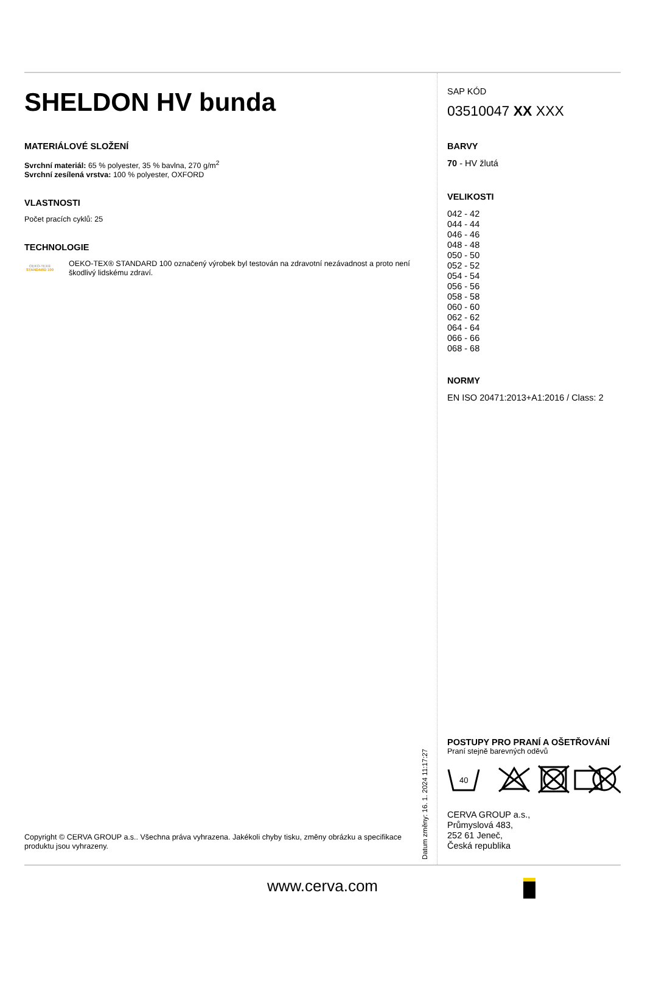SHELDON HV bunda
MATERIÁLOVÉ SLOŽENÍ
Svrchní materiál: 65 % polyester, 35 % bavlna, 270 g/m<sup>2</sup>
Svrchní zesílená vrstva: 100 % polyester, OXFORD
VLASTNOSTI
Počet pracích cyklů: 25
TECHNOLOGIE
OEKO-TEX®
STANDARD 100
OEKO-TEX® STANDARD 100 označený výrobek byl testován na zdravotní nezávadnost a proto není škodlivý lidskému zdraví.
Copyright © CERVA GROUP a.s.. Všechna práva vyhrazena. Jakékoli chyby tisku, změny obrázku a specifikace produktu jsou vyhrazeny.
Datum změny: 16. 1. 2024 11:17:27
SAP KÓD
03510047 XX XXX
BARVY
70 - HV žlutá
VELIKOSTI
042 - 42
044 - 44
046 - 46
048 - 48
050 - 50
052 - 52
054 - 54
056 - 56
058 - 58
060 - 60
062 - 62
064 - 64
066 - 66
068 - 68
NORMY
EN ISO 20471:2013+A1:2016 / Class: 2
POSTUPY PRO PRANÍ A OŠETŘOVÁNÍ
Praní stejně barevných oděvů
40
CERVA GROUP a.s.,
Průmyslová 483,
252 61 Jeneč,
Česká republika
www.cerva.com